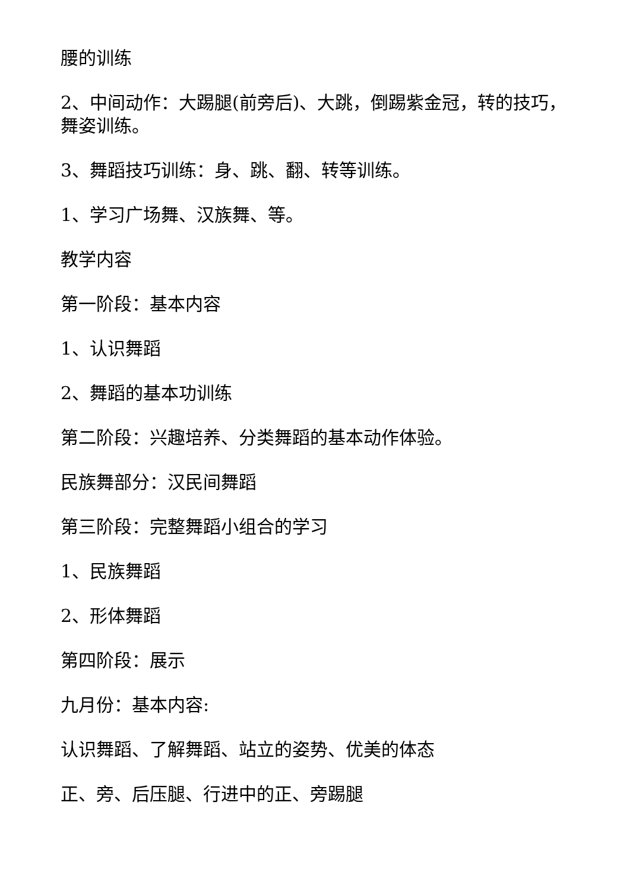腰的训练
2、中间动作：大踢腿(前旁后)、大跳，倒踢紫金冠，转的技巧，舞姿训练。
3、舞蹈技巧训练：身、跳、翻、转等训练。
1、学习广场舞、汉族舞、等。
教学内容
第一阶段：基本内容
1、认识舞蹈
2、舞蹈的基本功训练
第二阶段：兴趣培养、分类舞蹈的基本动作体验。
民族舞部分：汉民间舞蹈
第三阶段：完整舞蹈小组合的学习
1、民族舞蹈
2、形体舞蹈
第四阶段：展示
九月份：基本内容:
认识舞蹈、了解舞蹈、站立的姿势、优美的体态
正、旁、后压腿、行进中的正、旁踢腿